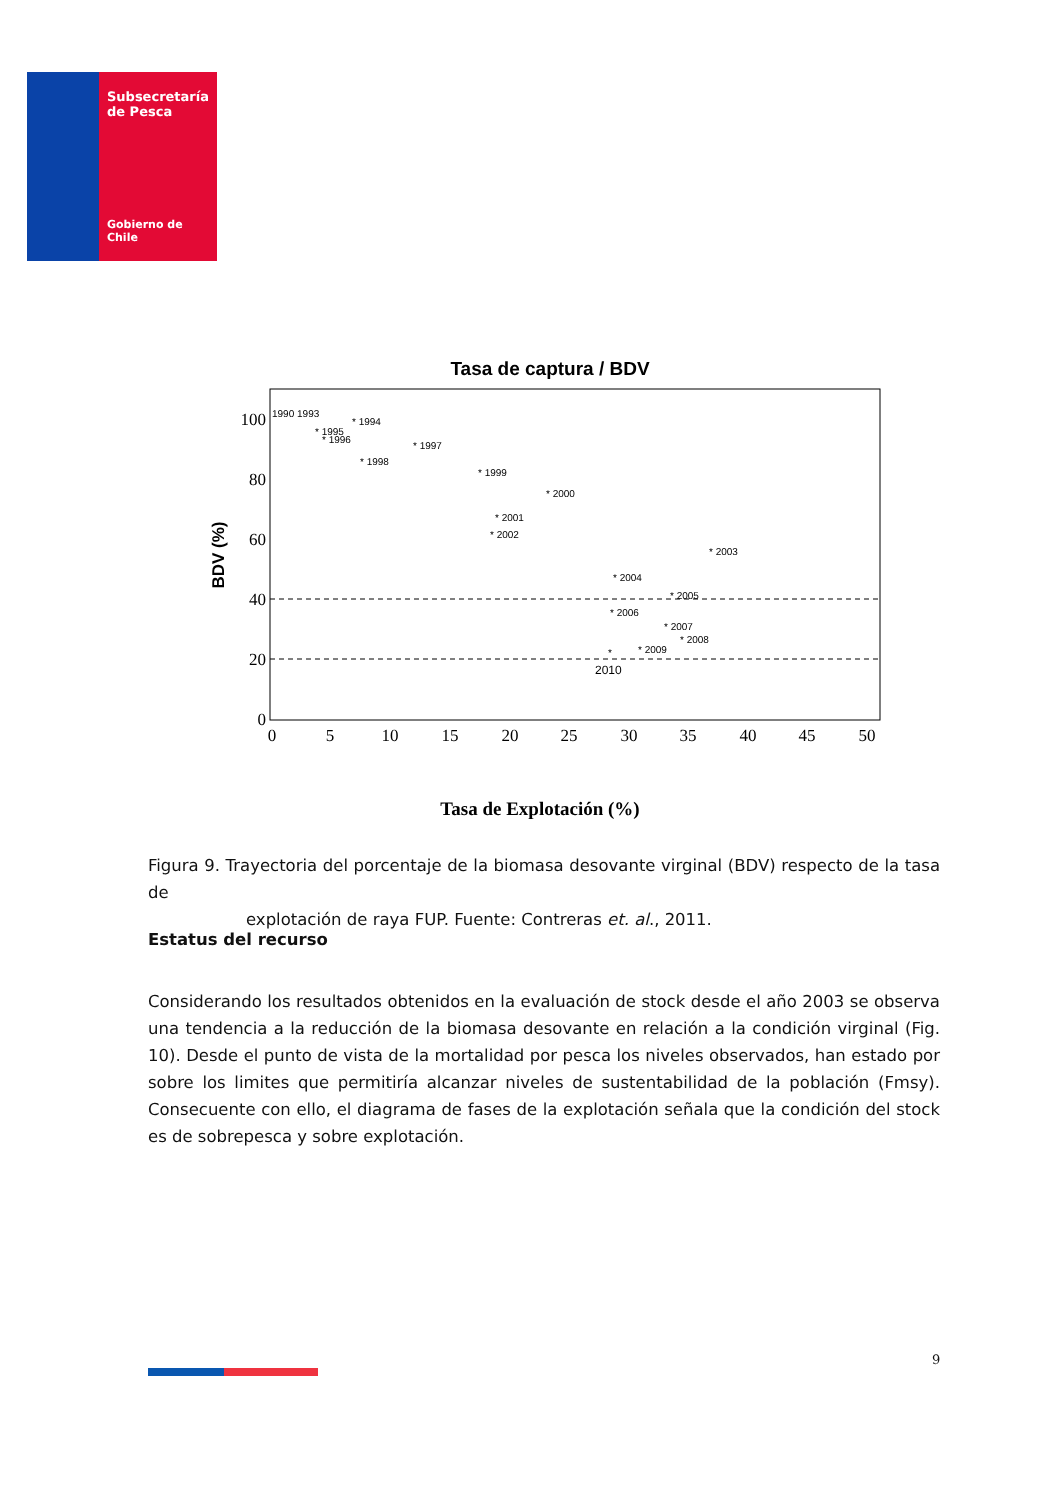Subsecretaría
de Pesca
Gobierno de Chile
Tasa de captura / BDV
100
80
60
40
20
0
0
5
10
15
20
25
30
35
40
45
50
BDV (%)
1990 1993
* 1994
* 1995
* 1996
* 1997
* 1998
* 1999
* 2000
* 2001
* 2002
* 2003
* 2004
* 2005
* 2006
* 2007
* 2008
* 2009
*
2010
Tasa de Explotación (%)
Figura 9. Trayectoria del porcentaje de la biomasa desovante virginal (BDV) respecto de la tasa de
explotación de raya FUP. Fuente: Contreras et. al., 2011.
Estatus del recurso
Considerando los resultados obtenidos en la evaluación de stock desde el año 2003 se observa una tendencia a la reducción de la biomasa desovante en relación a la condición virginal (Fig. 10). Desde el punto de vista de la mortalidad por pesca los niveles observados, han estado por sobre los limites que permitiría alcanzar niveles de sustentabilidad de la población (Fmsy). Consecuente con ello, el diagrama de fases de la explotación señala que la condición del stock es de sobrepesca y sobre explotación.
9